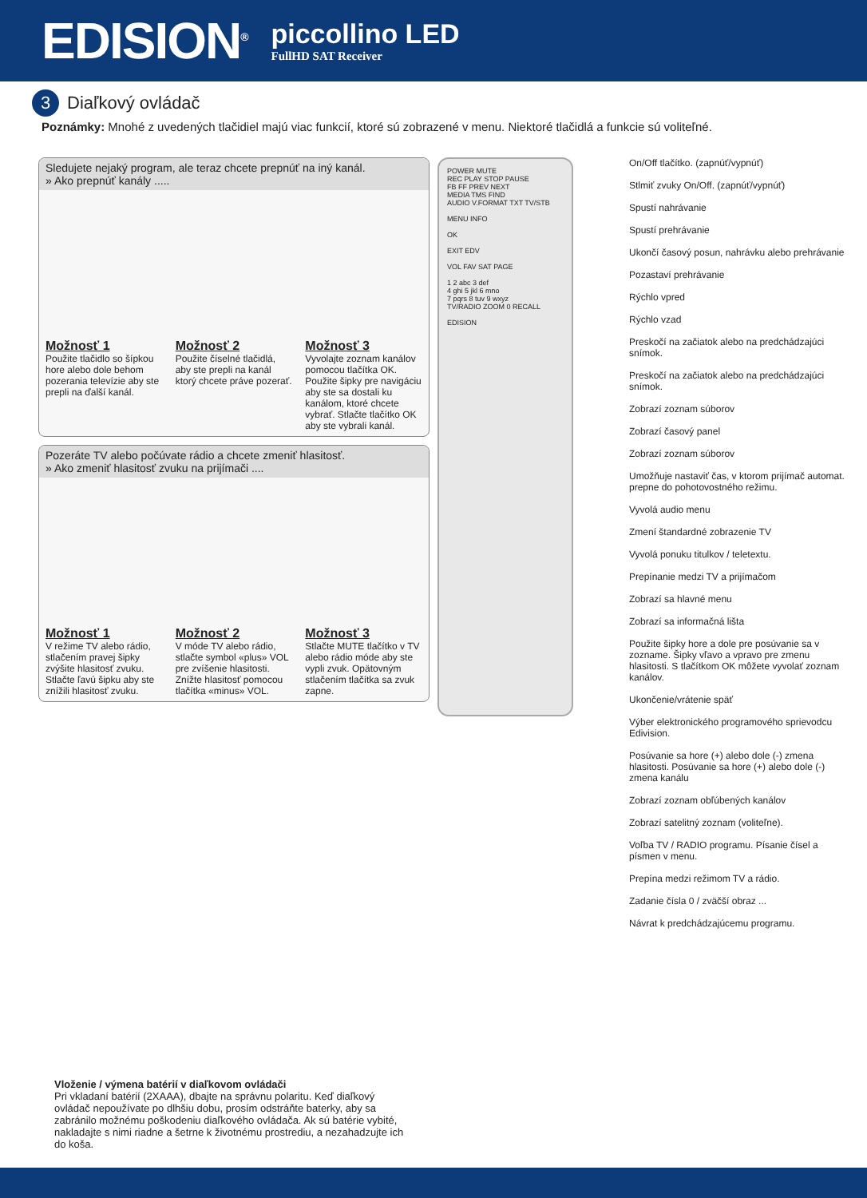EDISION<sup>®</sup>
piccollino LED
FullHD SAT Receiver
3 Diaľkový ovládač
Poznámky: Mnohé z uvedených tlačidiel majú viac funkcií, ktoré sú zobrazené v menu. Niektoré tlačidlá a funkcie sú voliteľné.
Sledujete nejaký program, ale teraz chcete prepnúť na iný kanál.
» Ako prepnúť kanály .....
Možnosť 1
Použite tlačidlo so šípkou hore alebo dole behom pozerania televízie aby ste prepli na ďalší kanál.
Možnosť 2
Použite číselné tlačidlá, aby ste prepli na kanál ktorý chcete práve pozerať.
Možnosť 3
Vyvolajte zoznam kanálov pomocou tlačítka OK. Použite šipky pre navigáciu aby ste sa dostali ku kanálom, ktoré chcete vybrať. Stlačte tlačítko OK aby ste vybrali kanál.
Pozeráte TV alebo počúvate rádio a chcete zmeniť hlasitosť.
» Ako zmeniť hlasitosť zvuku na prijímači ....
Možnosť 1
V režime TV alebo rádio, stlačením pravej šipky zvýšite hlasitosť zvuku. Stlačte ľavú šipku aby ste znížili hlasitosť zvuku.
Možnosť 2
V móde TV alebo rádio, stlačte symbol «plus» VOL pre zvíšenie hlasitosti. Znížte hlasitosť pomocou tlačítka «minus» VOL.
Možnosť 3
Stlačte MUTE tlačítko v TV alebo rádio móde aby ste vypli zvuk. Opätovným stlačením tlačítka sa zvuk zapne.
POWER MUTE
REC PLAY STOP PAUSE
FB FF PREV NEXT
MEDIA TMS FIND
AUDIO V.FORMAT TXT TV/STB
MENU INFO
OK
EXIT EDV
VOL FAV SAT PAGE
1 2 abc 3 def
4 ghi 5 jkl 6 mno
7 pqrs 8 tuv 9 wxyz
TV/RADIO ZOOM 0 RECALL
EDISION
On/Off tlačítko. (zapnúť/vypnúť)
Stlmiť zvuky On/Off. (zapnúť/vypnúť)
Spustí nahrávanie
Spustí prehrávanie
Ukončí časový posun, nahrávku alebo prehrávanie
Pozastaví prehrávanie
Rýchlo vpred
Rýchlo vzad
Preskočí na začiatok alebo na predchádzajúci snímok.
Preskočí na začiatok alebo na predchádzajúci snímok.
Zobrazí zoznam súborov
Zobrazí časový panel
Zobrazí zoznam súborov
Umožňuje nastaviť čas, v ktorom prijímač automat. prepne do pohotovostného režimu.
Vyvolá audio menu
Zmení štandardné zobrazenie TV
Vyvolá ponuku titulkov / teletextu.
Prepínanie medzi TV a prijímačom
Zobrazí sa hlavné menu
Zobrazí sa informačná lišta
Použite šipky hore a dole pre posúvanie sa v zozname. Šipky vľavo a vpravo pre zmenu hlasitosti. S tlačítkom OK môžete vyvolať zoznam kanálov.
Ukončenie/vrátenie späť
Výber elektronického programového sprievodcu Edivision.
Posúvanie sa hore (+) alebo dole (-) zmena hlasitosti. Posúvanie sa hore (+) alebo dole (-) zmena kanálu
Zobrazí zoznam obľúbených kanálov
Zobrazí satelitný zoznam (voliteľne).
Voľba TV / RADIO programu. Písanie čísel a písmen v menu.
Prepína medzi režimom TV a rádio.
Zadanie čísla 0 / zväčší obraz ...
Návrat k predchádzajúcemu programu.
Vloženie / výmena batérií v diaľkovom ovládači
Pri vkladaní batérií (2XAAA), dbajte na správnu polaritu. Keď diaľkový ovládač nepoužívate po dlhšiu dobu, prosím odstráňte baterky, aby sa zabránilo možnému poškodeniu diaľkového ovládača. Ak sú batérie vybité, nakladajte s nimi riadne a šetrne k životnému prostrediu, a nezahadzujte ich do koša.